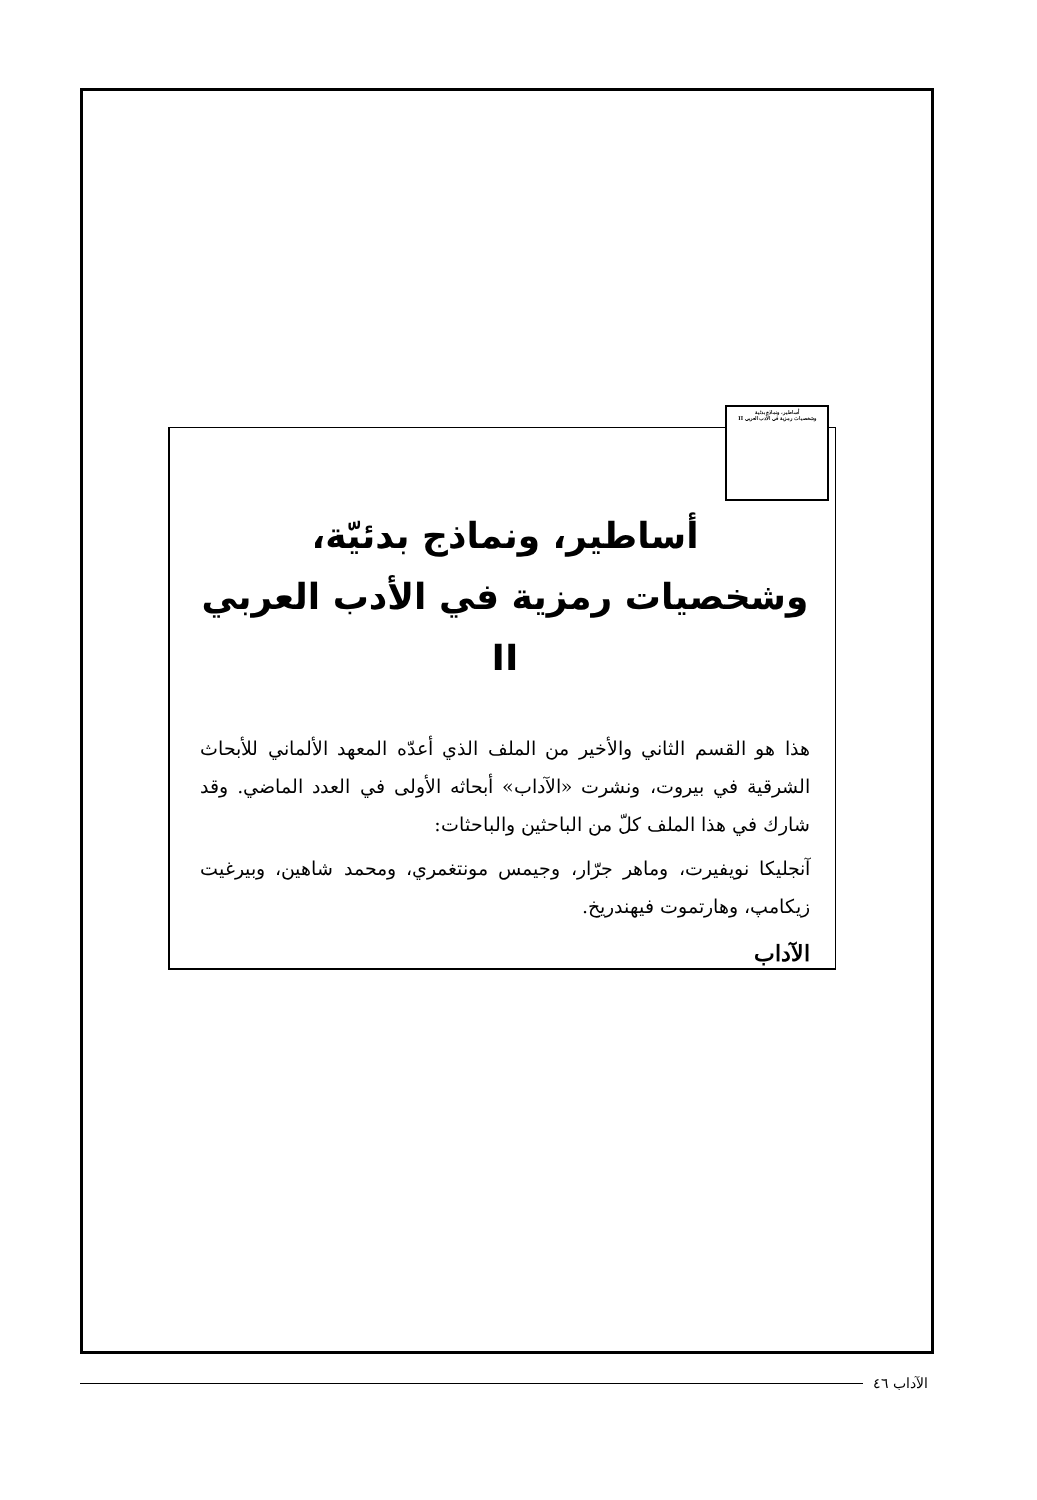أساطير، ونماذج بدئية
وشخصيات رمزية في الأدب العربي II
أساطير، ونماذج بدئيّة،
وشخصيات رمزية في الأدب العربي II
هذا هو القسم الثاني والأخير من الملف الذي أعدّه المعهد الألماني للأبحاث الشرقية في بيروت، ونشرت «الآداب» أبحاثه الأولى في العدد الماضي. وقد شارك في هذا الملف كلّ من الباحثين والباحثات:
آنجليكا نويفيرت، وماهر جرّار، وجيمس مونتغمري، ومحمد شاهين، وبيرغيت زيكامپ، وهارتموت فيهندريخ.
الآداب
الآداب ٤٦